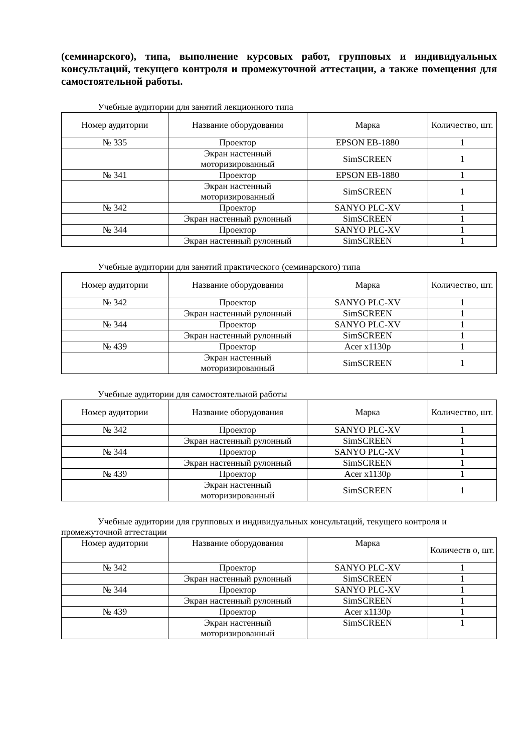(семинарского), типа, выполнение курсовых работ, групповых и индивидуальных консультаций, текущего контроля и промежуточной аттестации, а также помещения для самостоятельной работы.
Учебные аудитории для занятий лекционного типа
| Номер аудитории | Название оборудования | Марка | Количество, шт. |
| --- | --- | --- | --- |
| № 335 | Проектор | EPSON EB-1880 | 1 |
| | Экран настенный моторизированный | SimSCREEN | 1 |
| № 341 | Проектор | EPSON EB-1880 | 1 |
| | Экран настенный моторизированный | SimSCREEN | 1 |
| № 342 | Проектор | SANYO PLC-XV | 1 |
| | Экран настенный рулонный | SimSCREEN | 1 |
| № 344 | Проектор | SANYO PLC-XV | 1 |
| | Экран настенный рулонный | SimSCREEN | 1 |
Учебные аудитории для занятий практического (семинарского) типа
| Номер аудитории | Название оборудования | Марка | Количество, шт. |
| --- | --- | --- | --- |
| № 342 | Проектор | SANYO PLC-XV | 1 |
| | Экран настенный рулонный | SimSCREEN | 1 |
| № 344 | Проектор | SANYO PLC-XV | 1 |
| | Экран настенный рулонный | SimSCREEN | 1 |
| № 439 | Проектор | Acer x1130p | 1 |
| | Экран настенный моторизированный | SimSCREEN | 1 |
Учебные аудитории для самостоятельной работы
| Номер аудитории | Название оборудования | Марка | Количество, шт. |
| --- | --- | --- | --- |
| № 342 | Проектор | SANYO PLC-XV | 1 |
| | Экран настенный рулонный | SimSCREEN | 1 |
| № 344 | Проектор | SANYO PLC-XV | 1 |
| | Экран настенный рулонный | SimSCREEN | 1 |
| № 439 | Проектор | Acer x1130p | 1 |
| | Экран настенный моторизированный | SimSCREEN | 1 |
Учебные аудитории для групповых и индивидуальных консультаций, текущего контроля и промежуточной аттестации
| Номер аудитории | Название оборудования | Марка | Количеств о, шт. |
| --- | --- | --- | --- |
| № 342 | Проектор | SANYO PLC-XV | 1 |
| | Экран настенный рулонный | SimSCREEN | 1 |
| № 344 | Проектор | SANYO PLC-XV | 1 |
| | Экран настенный рулонный | SimSCREEN | 1 |
| № 439 | Проектор | Acer x1130p | 1 |
| | Экран настенный моторизированный | SimSCREEN | 1 |